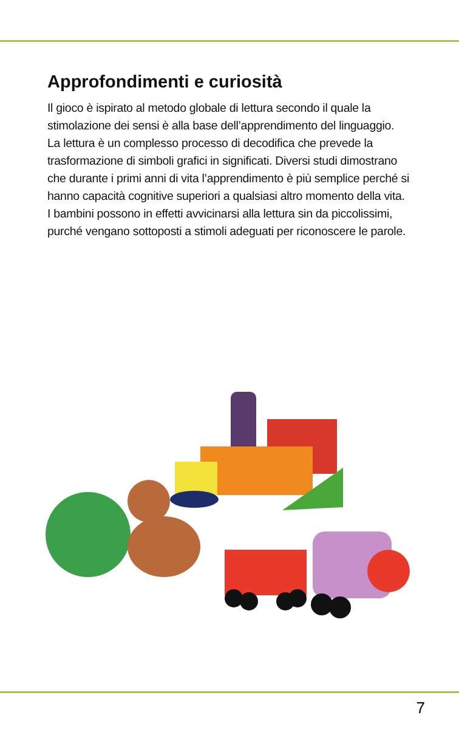Approfondimenti e curiosità
Il gioco è ispirato al metodo globale di lettura secondo il quale la stimolazione dei sensi è alla base dell’apprendimento del linguaggio.
La lettura è un complesso processo di decodifica che prevede la trasformazione di simboli grafici in significati. Diversi studi dimostrano che durante i primi anni di vita l’apprendimento è più semplice perché si hanno capacità cognitive superiori a qualsiasi altro momento della vita.
I bambini possono in effetti avvicinarsi alla lettura sin da piccolissimi, purché vengano sottoposti a stimoli adeguati per riconoscere le parole.
7